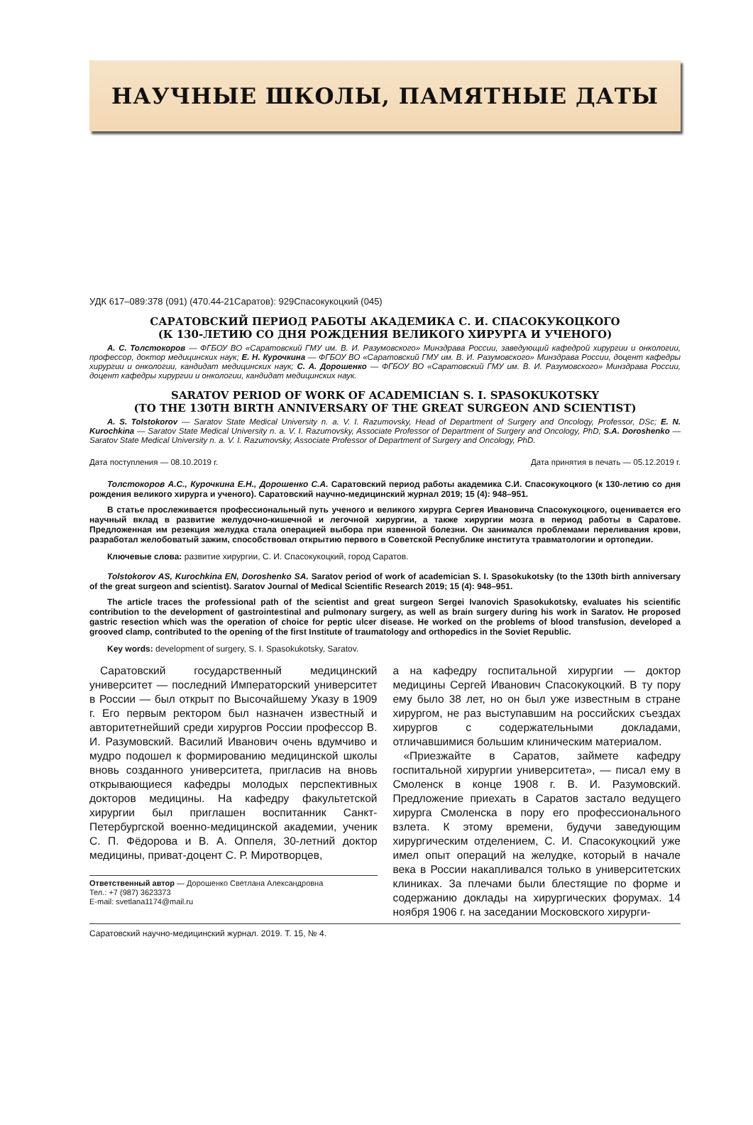НАУЧНЫЕ ШКОЛЫ, ПАМЯТНЫЕ ДАТЫ
УДК 617–089:378 (091) (470.44-21Саратов): 929Спасокукоцкий (045)
САРАТОВСКИЙ ПЕРИОД РАБОТЫ АКАДЕМИКА С. И. СПАСОКУКОЦКОГО
(К 130-ЛЕТИЮ СО ДНЯ РОЖДЕНИЯ ВЕЛИКОГО ХИРУРГА И УЧЕНОГО)
А. С. Толстокоров — ФГБОУ ВО «Саратовский ГМУ им. В. И. Разумовского» Минздрава России, заведующий кафедрой хирургии и онкологии, профессор, доктор медицинских наук; Е. Н. Курочкина — ФГБОУ ВО «Саратовский ГМУ им. В. И. Разумовского» Минздрава России, доцент кафедры хирургии и онкологии, кандидат медицинских наук; С. А. Дорошенко — ФГБОУ ВО «Саратовский ГМУ им. В. И. Разумовского» Минздрава России, доцент кафедры хирургии и онкологии, кандидат медицинских наук.
SARATOV PERIOD OF WORK OF ACADEMICIAN S. I. SPASOKUKOTSKY
(TO THE 130TH BIRTH ANNIVERSARY OF THE GREAT SURGEON AND SCIENTIST)
A. S. Tolstokorov — Saratov State Medical University n. a. V. I. Razumovsky, Head of Department of Surgery and Oncology, Professor, DSc; E. N. Kurochkina — Saratov State Medical University n. a. V. I. Razumovsky, Associate Professor of Department of Surgery and Oncology, PhD; S.A. Doroshenko — Saratov State Medical University n. a. V. I. Razumovsky, Associate Professor of Department of Surgery and Oncology, PhD.
Дата поступления — 08.10.2019 г. Дата принятия в печать — 05.12.2019 г.
Толстокоров А.С., Курочкина Е.Н., Дорошенко С.А. Саратовский период работы академика С.И. Спасокукоцкого (к 130-летию со дня рождения великого хирурга и ученого). Саратовский научно-медицинский журнал 2019; 15 (4): 948–951.
В статье прослеживается профессиональный путь ученого и великого хирурга Сергея Ивановича Спасокукоцкого, оценивается его научный вклад в развитие желудочно-кишечной и легочной хирургии, а также хирургии мозга в период работы в Саратове. Предложенная им резекция желудка стала операцией выбора при язвенной болезни. Он занимался проблемами переливания крови, разработал желобоватый зажим, способствовал открытию первого в Советской Республике института травматологии и ортопедии.
Ключевые слова: развитие хирургии, С. И. Спасокукоцкий, город Саратов.
Tolstokorov AS, Kurochkina EN, Doroshenko SA. Saratov period of work of academician S. I. Spasokukotsky (to the 130th birth anniversary of the great surgeon and scientist). Saratov Journal of Medical Scientific Research 2019; 15 (4): 948–951.
The article traces the professional path of the scientist and great surgeon Sergei Ivanovich Spasokukotsky, evaluates his scientific contribution to the development of gastrointestinal and pulmonary surgery, as well as brain surgery during his work in Saratov. He proposed gastric resection which was the operation of choice for peptic ulcer disease. He worked on the problems of blood transfusion, developed a grooved clamp, contributed to the opening of the first Institute of traumatology and orthopedics in the Soviet Republic.
Key words: development of surgery, S. I. Spasokukotsky, Saratov.
Саратовский государственный медицинский университет — последний Императорский университет в России — был открыт по Высочайшему Указу в 1909 г. Его первым ректором был назначен известный и авторитетнейший среди хирургов России профессор В. И. Разумовский. Василий Иванович очень вдумчиво и мудро подошел к формированию медицинской школы вновь созданного университета, пригласив на вновь открывающиеся кафедры молодых перспективных докторов медицины. На кафедру факультетской хирургии был приглашен воспитанник Санкт-Петербургской военно-медицинской академии, ученик С. П. Фёдорова и В. А. Оппеля, 30-летний доктор медицины, приват-доцент С. Р. Миротворцев,
Ответственный автор — Дорошенко Светлана Александровна
Тел.: +7 (987) 3623373
E-mail: svetlana1174@mail.ru
а на кафедру госпитальной хирургии — доктор медицины Сергей Иванович Спасокукоцкий. В ту пору ему было 38 лет, но он был уже известным в стране хирургом, не раз выступавшим на российских съездах хирургов с содержательными докладами, отличавшимися большим клиническим материалом.
«Приезжайте в Саратов, займете кафедру госпитальной хирургии университета», — писал ему в Смоленск в конце 1908 г. В. И. Разумовский. Предложение приехать в Саратов застало ведущего хирурга Смоленска в пору его профессионального взлета. К этому времени, будучи заведующим хирургическим отделением, С. И. Спасокукоцкий уже имел опыт операций на желудке, который в начале века в России накапливался только в университетских клиниках. За плечами были блестящие по форме и содержанию доклады на хирургических форумах. 14 ноября 1906 г. на заседании Московского хирурги-
Саратовский научно-медицинский журнал. 2019. Т. 15, № 4.